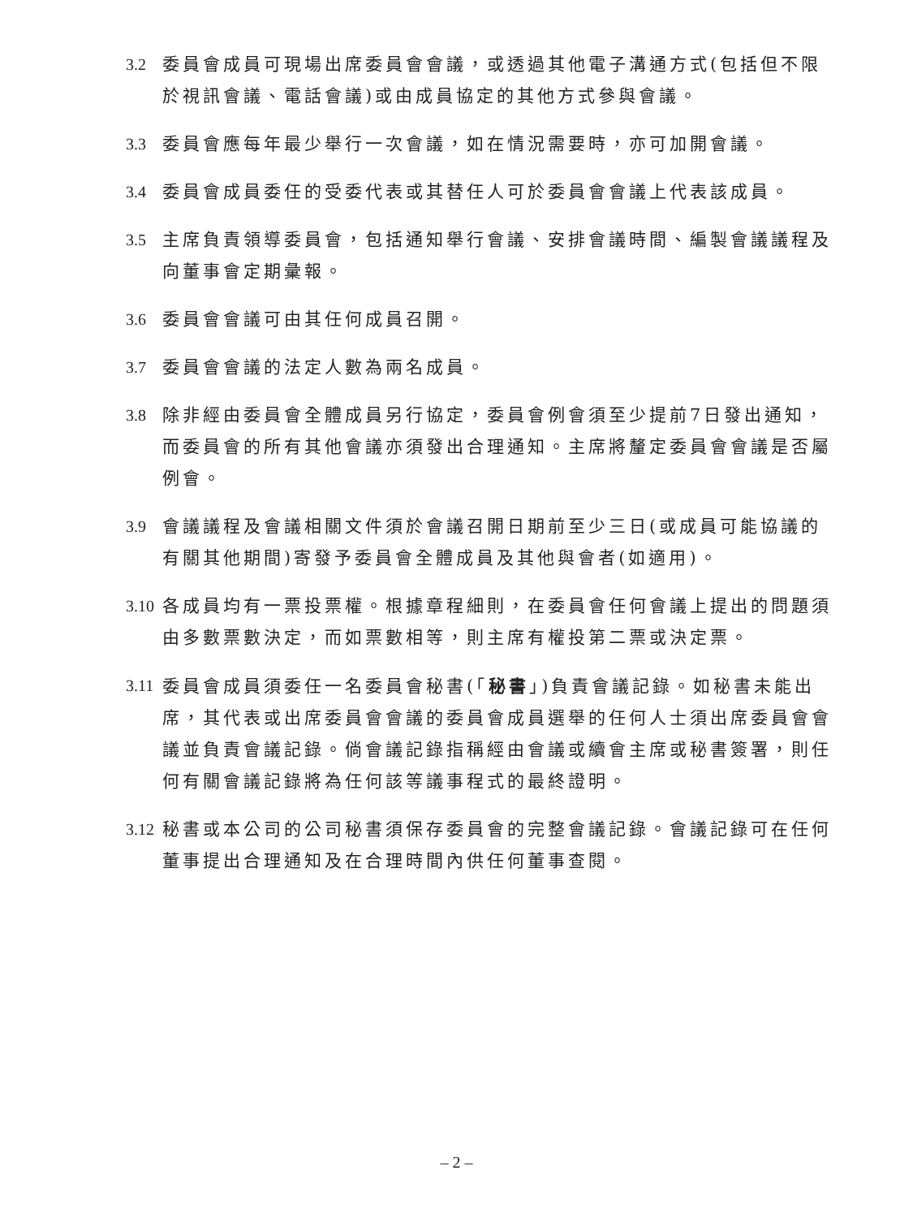3.2
委員會成員可現場出席委員會會議，或透過其他電子溝通方式(包括但不限於視訊會議、電話會議)或由成員協定的其他方式參與會議。
3.3
委員會應每年最少舉行一次會議，如在情況需要時，亦可加開會議。
3.4
委員會成員委任的受委代表或其替任人可於委員會會議上代表該成員。
3.5
主席負責領導委員會，包括通知舉行會議、安排會議時間、編製會議議程及向董事會定期彙報。
3.6
委員會會議可由其任何成員召開。
3.7
委員會會議的法定人數為兩名成員。
3.8
除非經由委員會全體成員另行協定，委員會例會須至少提前7日發出通知，而委員會的所有其他會議亦須發出合理通知。主席將釐定委員會會議是否屬例會。
3.9
會議議程及會議相關文件須於會議召開日期前至少三日(或成員可能協議的有關其他期間)寄發予委員會全體成員及其他與會者(如適用)。
3.10
各成員均有一票投票權。根據章程細則，在委員會任何會議上提出的問題須由多數票數決定，而如票數相等，則主席有權投第二票或決定票。
3.11
委員會成員須委任一名委員會秘書(「秘書」)負責會議記錄。如秘書未能出席，其代表或出席委員會會議的委員會成員選舉的任何人士須出席委員會會議並負責會議記錄。倘會議記錄指稱經由會議或續會主席或秘書簽署，則任何有關會議記錄將為任何該等議事程式的最終證明。
3.12
秘書或本公司的公司秘書須保存委員會的完整會議記錄。會議記錄可在任何董事提出合理通知及在合理時間內供任何董事查閱。
– 2 –